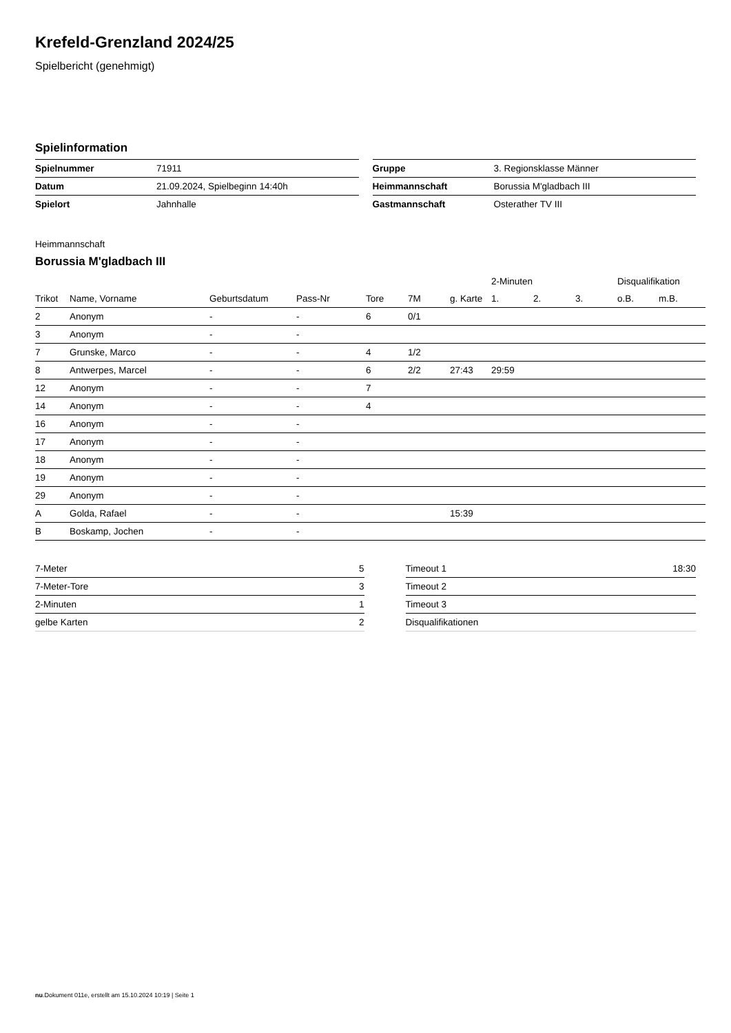Krefeld-Grenzland 2024/25
Spielbericht (genehmigt)
Spielinformation
| Spielnummer | 71911 |
| Datum | 21.09.2024, Spielbeginn 14:40h |
| Spielort | Jahnhalle |
| Gruppe | 3. Regionsklasse Männer |
| Heimmannschaft | Borussia M'gladbach III |
| Gastmannschaft | Osterather TV III |
Heimmannschaft
Borussia M'gladbach III
| | | | | | | | 2-Minuten | | | Disqualifikation | |
| --- | --- | --- | --- | --- | --- | --- | --- | --- | --- | --- | --- |
| Trikot | Name, Vorname | Geburtsdatum | Pass-Nr | Tore | 7M | g. Karte | 1. | 2. | 3. | o.B. | m.B. |
| 2 | Anonym | - | - | 6 | 0/1 | | | | | | |
| 3 | Anonym | - | - | | | | | | | | |
| 7 | Grunske, Marco | - | - | 4 | 1/2 | | | | | | |
| 8 | Antwerpes, Marcel | - | - | 6 | 2/2 | 27:43 | 29:59 | | | | |
| 12 | Anonym | - | - | 7 | | | | | | | |
| 14 | Anonym | - | - | 4 | | | | | | | |
| 16 | Anonym | - | - | | | | | | | | |
| 17 | Anonym | - | - | | | | | | | | |
| 18 | Anonym | - | - | | | | | | | | |
| 19 | Anonym | - | - | | | | | | | | |
| 29 | Anonym | - | - | | | | | | | | |
| A | Golda, Rafael | - | - | | | 15:39 | | | | | |
| B | Boskamp, Jochen | - | - | | | | | | | | |
| 7-Meter | 5 |
| 7-Meter-Tore | 3 |
| 2-Minuten | 1 |
| gelbe Karten | 2 |
| Timeout 1 | 18:30 |
| Timeout 2 | |
| Timeout 3 | |
| Disqualifikationen | |
nu.Dokument 011e, erstellt am 15.10.2024 10:19 | Seite 1